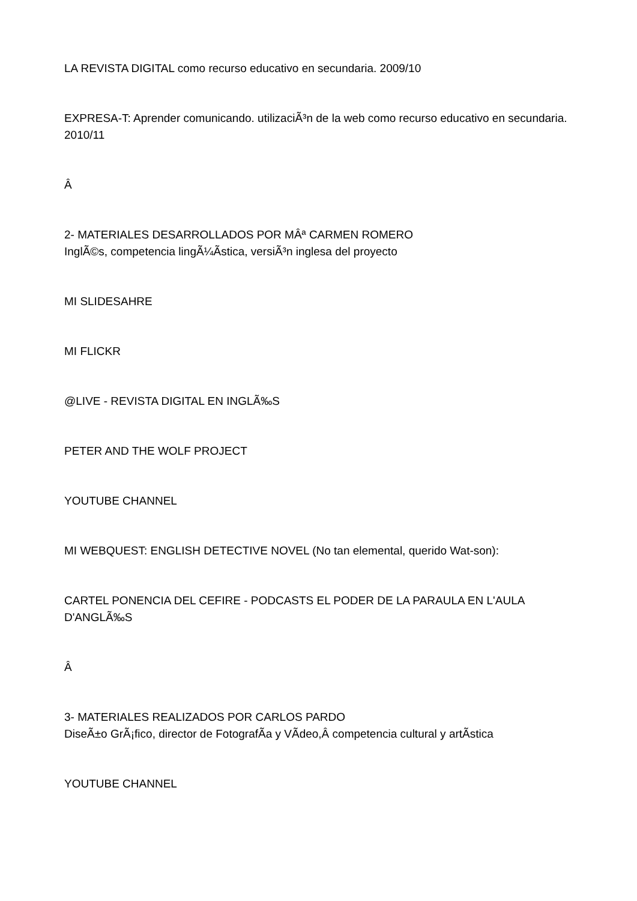LA REVISTA DIGITAL como recurso educativo en secundaria. 2009/10
EXPRESA-T: Aprender comunicando. utilizaciÃ³n de la web como recurso educativo en secundaria. 2010/11
Â
2- MATERIALES DESARROLLADOS POR MÂª CARMEN ROMERO
InglÃ©s, competencia lingÃ¼Ã­stica, versiÃ³n inglesa del proyecto
MI SLIDESAHRE
MI FLICKR
@LIVE - REVISTA DIGITAL EN INGLÃ‰S
PETER AND THE WOLF PROJECT
YOUTUBE CHANNEL
MI WEBQUEST: ENGLISH DETECTIVE NOVEL (No tan elemental, querido Wat-son):
CARTEL PONENCIA DEL CEFIRE - PODCASTS EL PODER DE LA PARAULA EN L'AULA D'ANGLÃ‰S
Â
3- MATERIALES REALIZADOS POR CARLOS PARDO
DiseÃ±o GrÃ¡fico, director de FotografÃ­a y VÃ­deo,Â competencia cultural y artÃ­stica
YOUTUBE CHANNEL